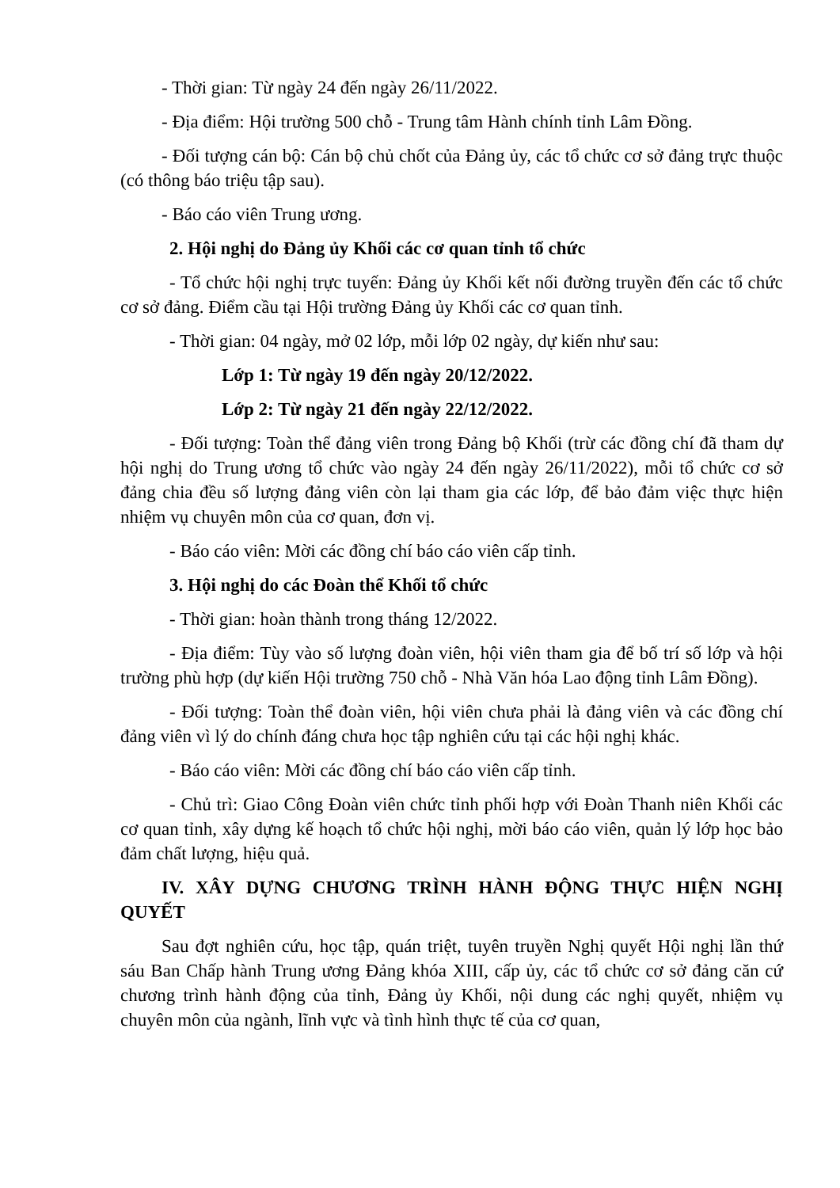- Thời gian: Từ ngày 24 đến ngày 26/11/2022.
- Địa điểm: Hội trường 500 chỗ - Trung tâm Hành chính tỉnh Lâm Đồng.
- Đối tượng cán bộ: Cán bộ chủ chốt của Đảng ủy, các tổ chức cơ sở đảng trực thuộc (có thông báo triệu tập sau).
- Báo cáo viên Trung ương.
2. Hội nghị do Đảng ủy Khối các cơ quan tỉnh tổ chức
- Tổ chức hội nghị trực tuyến: Đảng ủy Khối kết nối đường truyền đến các tổ chức cơ sở đảng. Điểm cầu tại Hội trường Đảng ủy Khối các cơ quan tỉnh.
- Thời gian: 04 ngày, mở 02 lớp, mỗi lớp 02 ngày, dự kiến như sau:
Lớp 1: Từ ngày 19 đến ngày 20/12/2022.
Lớp 2: Từ ngày 21 đến ngày 22/12/2022.
- Đối tượng: Toàn thể đảng viên trong Đảng bộ Khối (trừ các đồng chí đã tham dự hội nghị do Trung ương tổ chức vào ngày 24 đến ngày 26/11/2022), mỗi tổ chức cơ sở đảng chia đều số lượng đảng viên còn lại tham gia các lớp, để bảo đảm việc thực hiện nhiệm vụ chuyên môn của cơ quan, đơn vị.
- Báo cáo viên: Mời các đồng chí báo cáo viên cấp tỉnh.
3. Hội nghị do các Đoàn thể Khối tổ chức
- Thời gian: hoàn thành trong tháng 12/2022.
- Địa điểm: Tùy vào số lượng đoàn viên, hội viên tham gia để bố trí số lớp và hội trường phù hợp (dự kiến Hội trường 750 chỗ - Nhà Văn hóa Lao động tỉnh Lâm Đồng).
- Đối tượng: Toàn thể đoàn viên, hội viên chưa phải là đảng viên và các đồng chí đảng viên vì lý do chính đáng chưa học tập nghiên cứu tại các hội nghị khác.
- Báo cáo viên: Mời các đồng chí báo cáo viên cấp tỉnh.
- Chủ trì: Giao Công Đoàn viên chức tỉnh phối hợp với Đoàn Thanh niên Khối các cơ quan tỉnh, xây dựng kế hoạch tổ chức hội nghị, mời báo cáo viên, quản lý lớp học bảo đảm chất lượng, hiệu quả.
IV. XÂY DỰNG CHƯƠNG TRÌNH HÀNH ĐỘNG THỰC HIỆN NGHỊ QUYẾT
Sau đợt nghiên cứu, học tập, quán triệt, tuyên truyền Nghị quyết Hội nghị lần thứ sáu Ban Chấp hành Trung ương Đảng khóa XIII, cấp ủy, các tổ chức cơ sở đảng căn cứ chương trình hành động của tỉnh, Đảng ủy Khối, nội dung các nghị quyết, nhiệm vụ chuyên môn của ngành, lĩnh vực và tình hình thực tế của cơ quan,